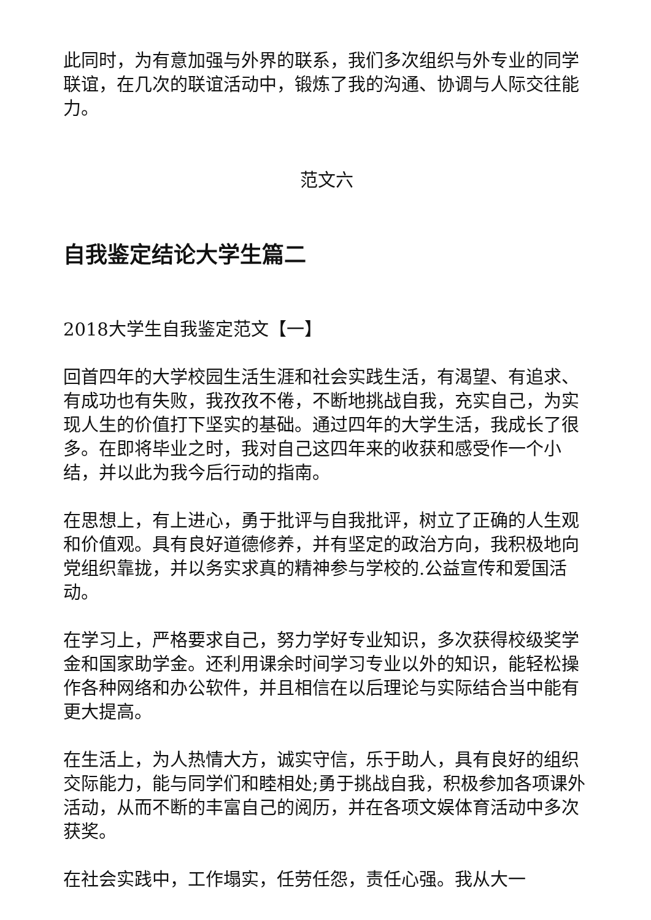此同时，为有意加强与外界的联系，我们多次组织与外专业的同学联谊，在几次的联谊活动中，锻炼了我的沟通、协调与人际交往能力。
范文六
自我鉴定结论大学生篇二
2018大学生自我鉴定范文【一】
回首四年的大学校园生活生涯和社会实践生活，有渴望、有追求、有成功也有失败，我孜孜不倦，不断地挑战自我，充实自己，为实现人生的价值打下坚实的基础。通过四年的大学生活，我成长了很多。在即将毕业之时，我对自己这四年来的收获和感受作一个小结，并以此为我今后行动的指南。
在思想上，有上进心，勇于批评与自我批评，树立了正确的人生观和价值观。具有良好道德修养，并有坚定的政治方向，我积极地向党组织靠拢，并以务实求真的精神参与学校的.公益宣传和爱国活动。
在学习上，严格要求自己，努力学好专业知识，多次获得校级奖学金和国家助学金。还利用课余时间学习专业以外的知识，能轻松操作各种网络和办公软件，并且相信在以后理论与实际结合当中能有更大提高。
在生活上，为人热情大方，诚实守信，乐于助人，具有良好的组织交际能力，能与同学们和睦相处;勇于挑战自我，积极参加各项课外活动，从而不断的丰富自己的阅历，并在各项文娱体育活动中多次获奖。
在社会实践中，工作塌实，任劳任怨，责任心强。我从大一